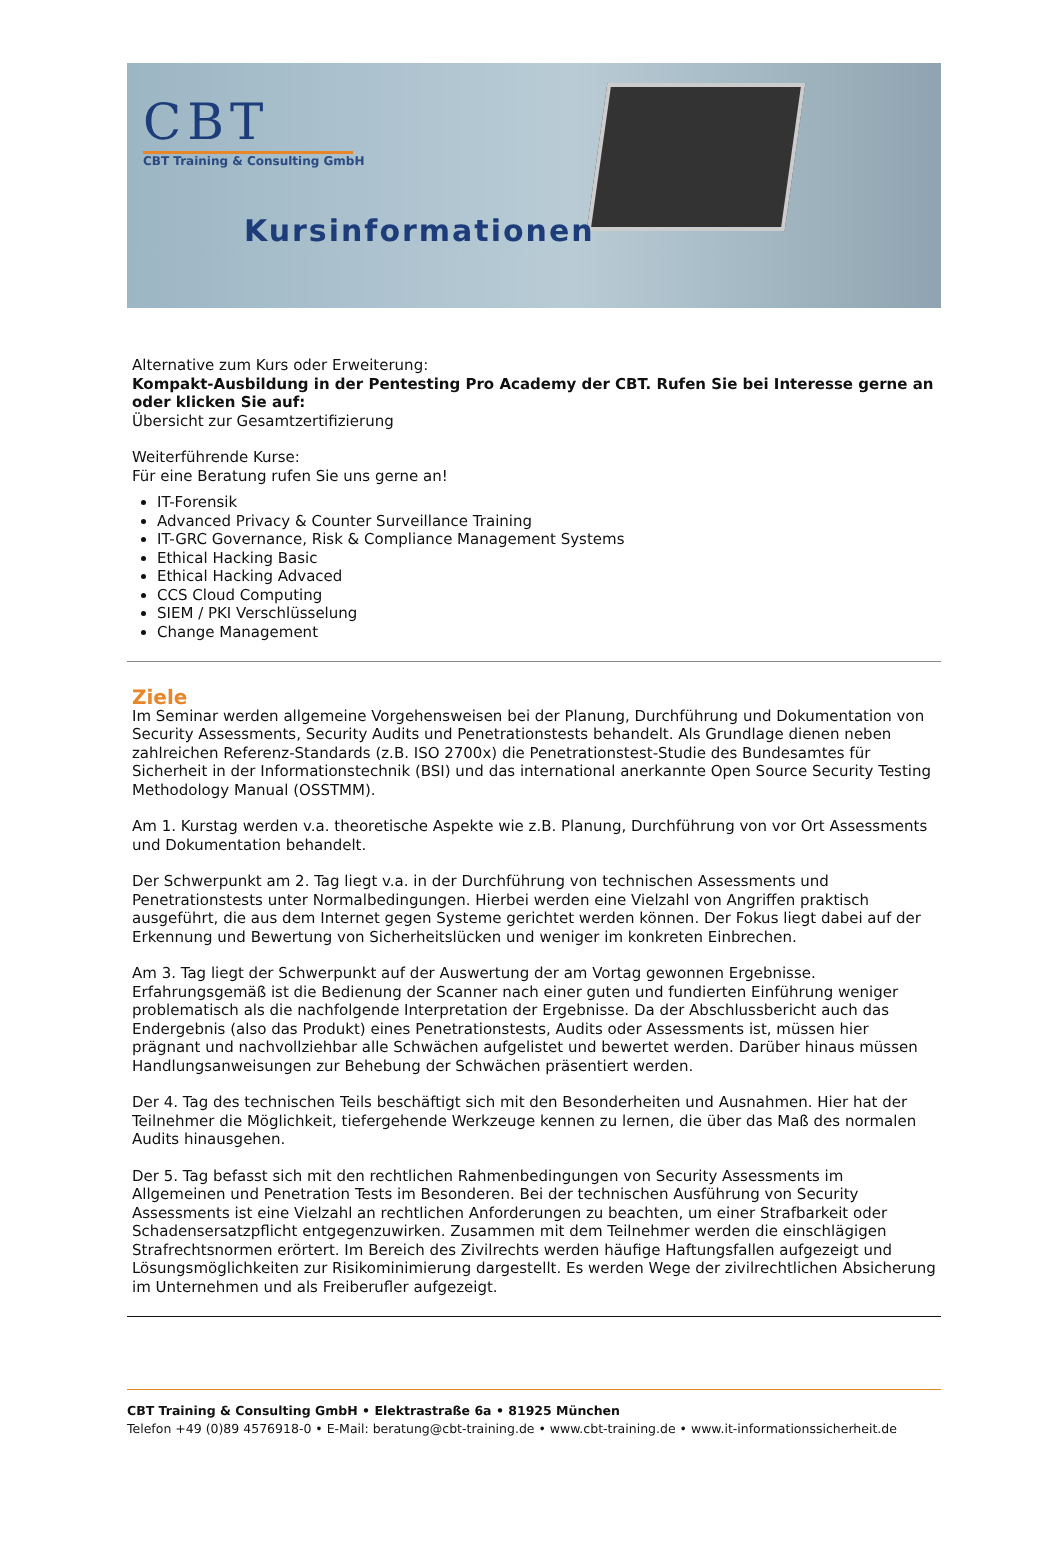CBT
CBT Training & Consulting GmbH
Kursinformationen
Alternative zum Kurs oder Erweiterung:
Kompakt-Ausbildung in der Pentesting Pro Academy der CBT. Rufen Sie bei Interesse gerne an oder klicken Sie auf:
Übersicht zur Gesamtzertifizierung
Weiterführende Kurse:
Für eine Beratung rufen Sie uns gerne an!
IT-Forensik
Advanced Privacy & Counter Surveillance Training
IT-GRC Governance, Risk & Compliance Management Systems
Ethical Hacking Basic
Ethical Hacking Advaced
CCS Cloud Computing
SIEM / PKI Verschlüsselung
Change Management
Ziele
Im Seminar werden allgemeine Vorgehensweisen bei der Planung, Durchführung und Dokumentation von Security Assessments, Security Audits und Penetrationstests behandelt. Als Grundlage dienen neben zahlreichen Referenz-Standards (z.B. ISO 2700x) die Penetrationstest-Studie des Bundesamtes für Sicherheit in der Informationstechnik (BSI) und das international anerkannte Open Source Security Testing Methodology Manual (OSSTMM).
Am 1. Kurstag werden v.a. theoretische Aspekte wie z.B. Planung, Durchführung von vor Ort Assessments und Dokumentation behandelt.
Der Schwerpunkt am 2. Tag liegt v.a. in der Durchführung von technischen Assessments und Penetrationstests unter Normalbedingungen. Hierbei werden eine Vielzahl von Angriffen praktisch ausgeführt, die aus dem Internet gegen Systeme gerichtet werden können. Der Fokus liegt dabei auf der Erkennung und Bewertung von Sicherheitslücken und weniger im konkreten Einbrechen.
Am 3. Tag liegt der Schwerpunkt auf der Auswertung der am Vortag gewonnen Ergebnisse. Erfahrungsgemäß ist die Bedienung der Scanner nach einer guten und fundierten Einführung weniger problematisch als die nachfolgende Interpretation der Ergebnisse. Da der Abschlussbericht auch das Endergebnis (also das Produkt) eines Penetrationstests, Audits oder Assessments ist, müssen hier prägnant und nachvollziehbar alle Schwächen aufgelistet und bewertet werden. Darüber hinaus müssen Handlungsanweisungen zur Behebung der Schwächen präsentiert werden.
Der 4. Tag des technischen Teils beschäftigt sich mit den Besonderheiten und Ausnahmen. Hier hat der Teilnehmer die Möglichkeit, tiefergehende Werkzeuge kennen zu lernen, die über das Maß des normalen Audits hinausgehen.
Der 5. Tag befasst sich mit den rechtlichen Rahmenbedingungen von Security Assessments im Allgemeinen und Penetration Tests im Besonderen. Bei der technischen Ausführung von Security Assessments ist eine Vielzahl an rechtlichen Anforderungen zu beachten, um einer Strafbarkeit oder Schadensersatzpflicht entgegenzuwirken. Zusammen mit dem Teilnehmer werden die einschlägigen Strafrechtsnormen erörtert. Im Bereich des Zivilrechts werden häufige Haftungsfallen aufgezeigt und Lösungsmöglichkeiten zur Risikominimierung dargestellt. Es werden Wege der zivilrechtlichen Absicherung im Unternehmen und als Freiberufler aufgezeigt.
CBT Training & Consulting GmbH • Elektrastraße 6a • 81925 München
Telefon +49 (0)89 4576918-0 • E-Mail: beratung@cbt-training.de • www.cbt-training.de • www.it-informationssicherheit.de